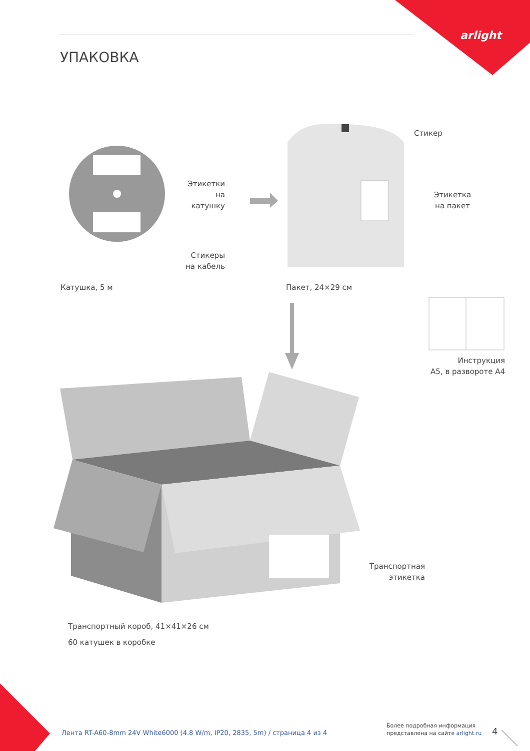arlight
УПАКОВКА
Этикетки
на катушку
Стикеры
на кабель
Катушка, 5 м
Стикер
Этикетка
на пакет
Пакет, 24×29 см
Инструкция
А5, в развороте А4
Транспортная
этикетка
Транспортный короб, 41×41×26 см
60 катушек в коробке
Лента RT-A60-8mm 24V White6000 (4.8 W/m, IP20, 2835, 5m) / страница 4 из 4
Более подробная информация
представлена на сайте arlight.ru
4